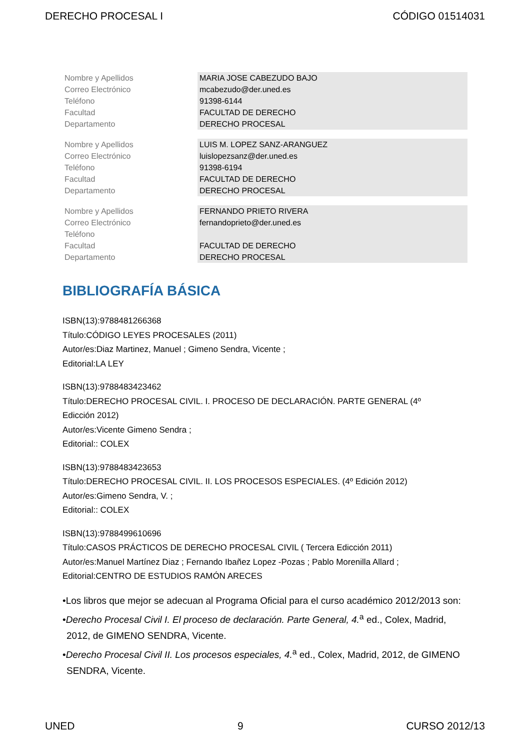DERECHO PROCESAL I CÓDIGO 01514031
| Nombre y Apellidos | MARIA JOSE CABEZUDO BAJO |
| Correo Electrónico | mcabezudo@der.uned.es |
| Teléfono | 91398-6144 |
| Facultad | FACULTAD DE DERECHO |
| Departamento | DERECHO PROCESAL |
| Nombre y Apellidos | LUIS M. LOPEZ SANZ-ARANGUEZ |
| Correo Electrónico | luislopezsanz@der.uned.es |
| Teléfono | 91398-6194 |
| Facultad | FACULTAD DE DERECHO |
| Departamento | DERECHO PROCESAL |
| Nombre y Apellidos | FERNANDO PRIETO RIVERA |
| Correo Electrónico | fernandoprieto@der.uned.es |
| Teléfono | |
| Facultad | FACULTAD DE DERECHO |
| Departamento | DERECHO PROCESAL |
BIBLIOGRAFÍA BÁSICA
ISBN(13):9788481266368
Título:CÓDIGO LEYES PROCESALES (2011)
Autor/es:Diaz Martinez, Manuel ; Gimeno Sendra, Vicente ;
Editorial:LA LEY
ISBN(13):9788483423462
Título:DERECHO PROCESAL CIVIL. I. PROCESO DE DECLARACIÓN. PARTE GENERAL (4º
Edicción 2012)
Autor/es:Vicente Gimeno Sendra ;
Editorial:: COLEX
ISBN(13):9788483423653
Título:DERECHO PROCESAL CIVIL. II. LOS PROCESOS ESPECIALES. (4º Edición 2012)
Autor/es:Gimeno Sendra, V. ;
Editorial:: COLEX
ISBN(13):9788499610696
Título:CASOS PRÁCTICOS DE DERECHO PROCESAL CIVIL ( Tercera Edicción 2011)
Autor/es:Manuel Martínez Diaz ; Fernando Ibañez Lopez -Pozas ; Pablo Morenilla Allard ;
Editorial:CENTRO DE ESTUDIOS RAMÓN ARECES
•Los libros que mejor se adecuan al Programa Oficial para el curso académico 2012/2013 son:
•Derecho Procesal Civil I. El proceso de declaración. Parte General, 4.<sup>a</sup> ed., Colex, Madrid, 2012, de GIMENO SENDRA, Vicente.
•Derecho Procesal Civil II. Los procesos especiales, 4.<sup>a</sup> ed., Colex, Madrid, 2012, de GIMENO SENDRA, Vicente.
UNED 9 CURSO 2012/13